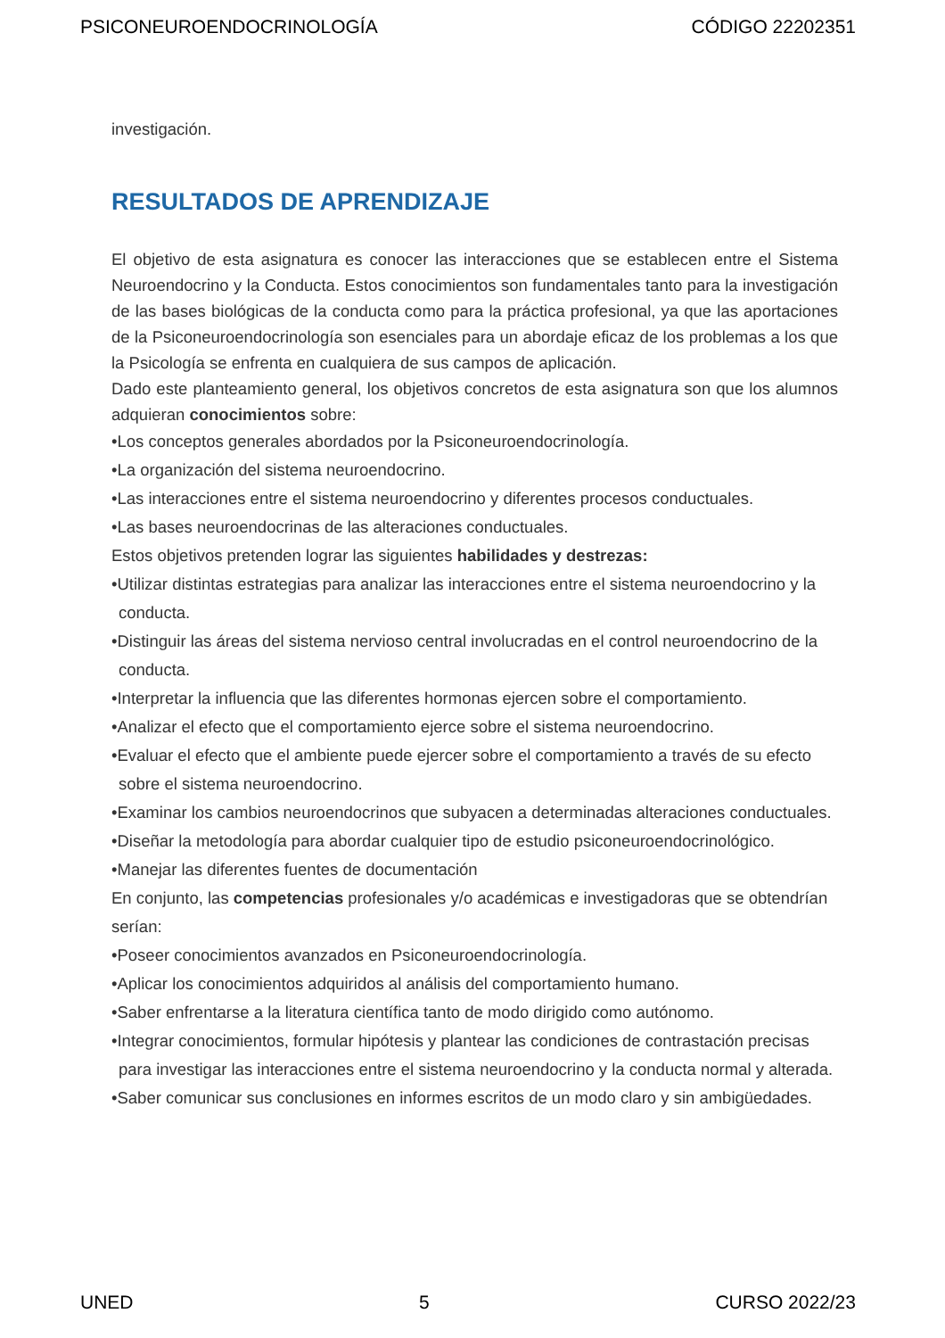PSICONEUROENDOCRINOLOGÍA CÓDIGO 22202351
investigación.
RESULTADOS DE APRENDIZAJE
El objetivo de esta asignatura es conocer las interacciones que se establecen entre el Sistema Neuroendocrino y la Conducta. Estos conocimientos son fundamentales tanto para la investigación de las bases biológicas de la conducta como para la práctica profesional, ya que las aportaciones de la Psiconeuroendocrinología son esenciales para un abordaje eficaz de los problemas a los que la Psicología se enfrenta en cualquiera de sus campos de aplicación.
Dado este planteamiento general, los objetivos concretos de esta asignatura son que los alumnos adquieran conocimientos sobre:
•Los conceptos generales abordados por la Psiconeuroendocrinología.
•La organización del sistema neuroendocrino.
•Las interacciones entre el sistema neuroendocrino y diferentes procesos conductuales.
•Las bases neuroendocrinas de las alteraciones conductuales.
Estos objetivos pretenden lograr las siguientes habilidades y destrezas:
•Utilizar distintas estrategias para analizar las interacciones entre el sistema neuroendocrino y la conducta.
•Distinguir las áreas del sistema nervioso central involucradas en el control neuroendocrino de la conducta.
•Interpretar la influencia que las diferentes hormonas ejercen sobre el comportamiento.
•Analizar el efecto que el comportamiento ejerce sobre el sistema neuroendocrino.
•Evaluar el efecto que el ambiente puede ejercer sobre el comportamiento a través de su efecto sobre el sistema neuroendocrino.
•Examinar los cambios neuroendocrinos que subyacen a determinadas alteraciones conductuales.
•Diseñar la metodología para abordar cualquier tipo de estudio psiconeuroendocrinológico.
•Manejar las diferentes fuentes de documentación
En conjunto, las competencias profesionales y/o académicas e investigadoras que se obtendrían serían:
•Poseer conocimientos avanzados en Psiconeuroendocrinología.
•Aplicar los conocimientos adquiridos al análisis del comportamiento humano.
•Saber enfrentarse a la literatura científica tanto de modo dirigido como autónomo.
•Integrar conocimientos, formular hipótesis y plantear las condiciones de contrastación precisas para investigar las interacciones entre el sistema neuroendocrino y la conducta normal y alterada.
•Saber comunicar sus conclusiones en informes escritos de un modo claro y sin ambigüedades.
UNED 5 CURSO 2022/23